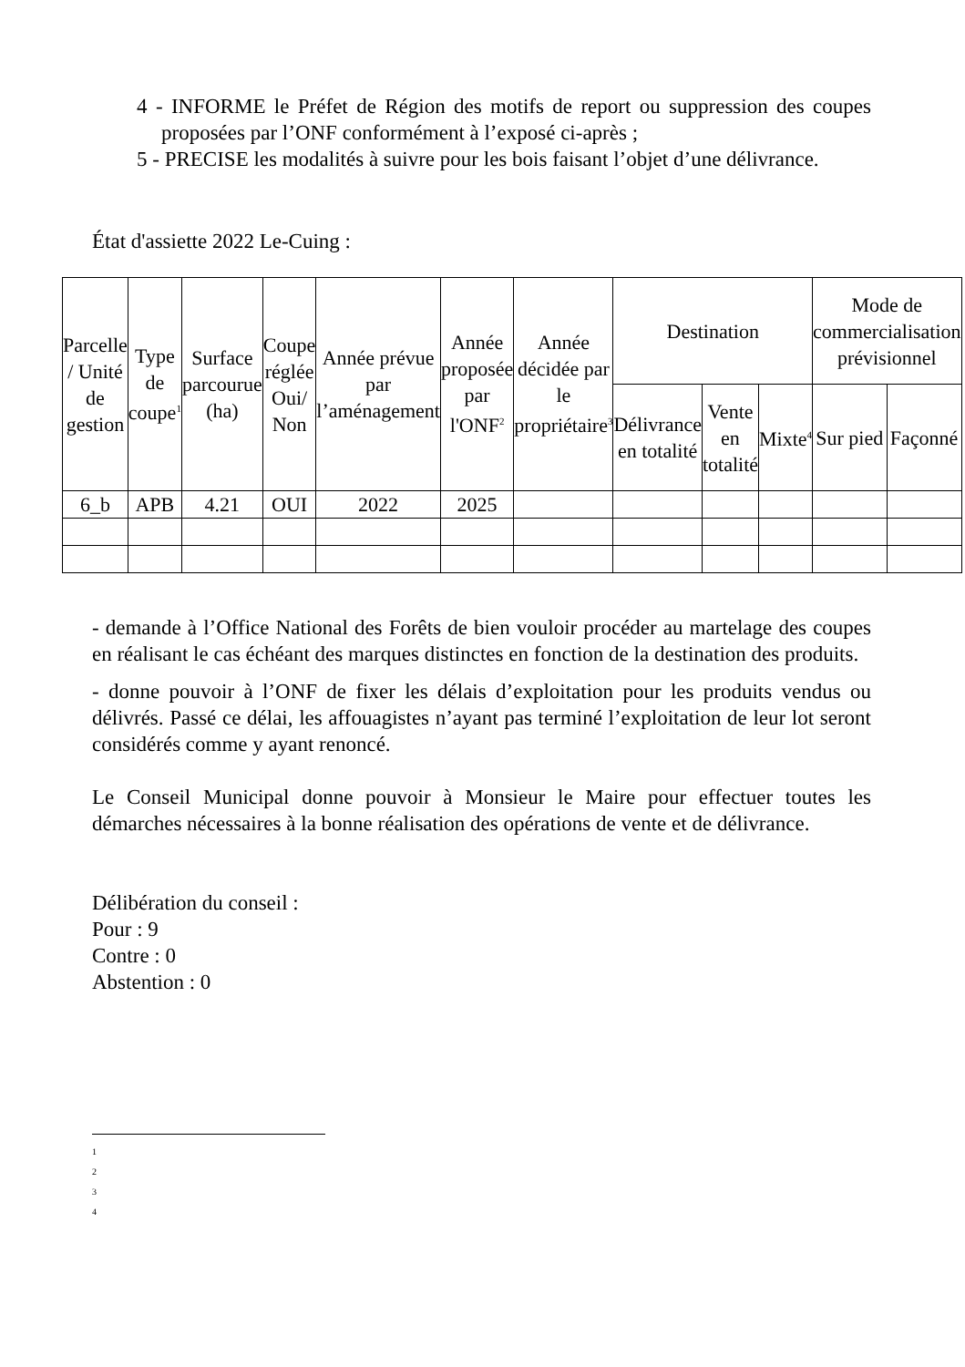4 - INFORME le Préfet de Région des motifs de report ou suppression des coupes proposées par l’ONF conformément à l’exposé ci-après ;
5 - PRECISE les modalités à suivre pour les bois faisant l’objet d’une délivrance.
État d'assiette 2022 Le-Cuing :
| Parcelle / Unité de gestion | Type de coupe<sup>1</sup> | Surface parcourue (ha) | Coupe réglée Oui/ Non | Année prévue par l’aménagement | Année proposée par l'ONF<sup>2</sup> | Année décidée par le propriétaire<sup>3</sup> | Destination | | | Mode de commercialisation prévisionnel | |
| --- | --- | --- | --- | --- | --- | --- | --- | --- | --- | --- | --- |
| | | | | | | | Délivrance en totalité | Vente en totalité | Mixte<sup>4</sup> | Sur pied | Façonné |
| 6_b | APB | 4.21 | OUI | 2022 | 2025 | | | | | | |
- demande à l’Office National des Forêts de bien vouloir procéder au martelage des coupes en réalisant le cas échéant des marques distinctes en fonction de la destination des produits.
- donne pouvoir à l’ONF de fixer les délais d’exploitation pour les produits vendus ou délivrés. Passé ce délai, les affouagistes n’ayant pas terminé l’exploitation de leur lot seront considérés comme y ayant renoncé.
Le Conseil Municipal donne pouvoir à Monsieur le Maire pour effectuer toutes les démarches nécessaires à la bonne réalisation des opérations de vente et de délivrance.
Délibération du conseil :
Pour : 9
Contre : 0
Abstention : 0
1
2
3
4